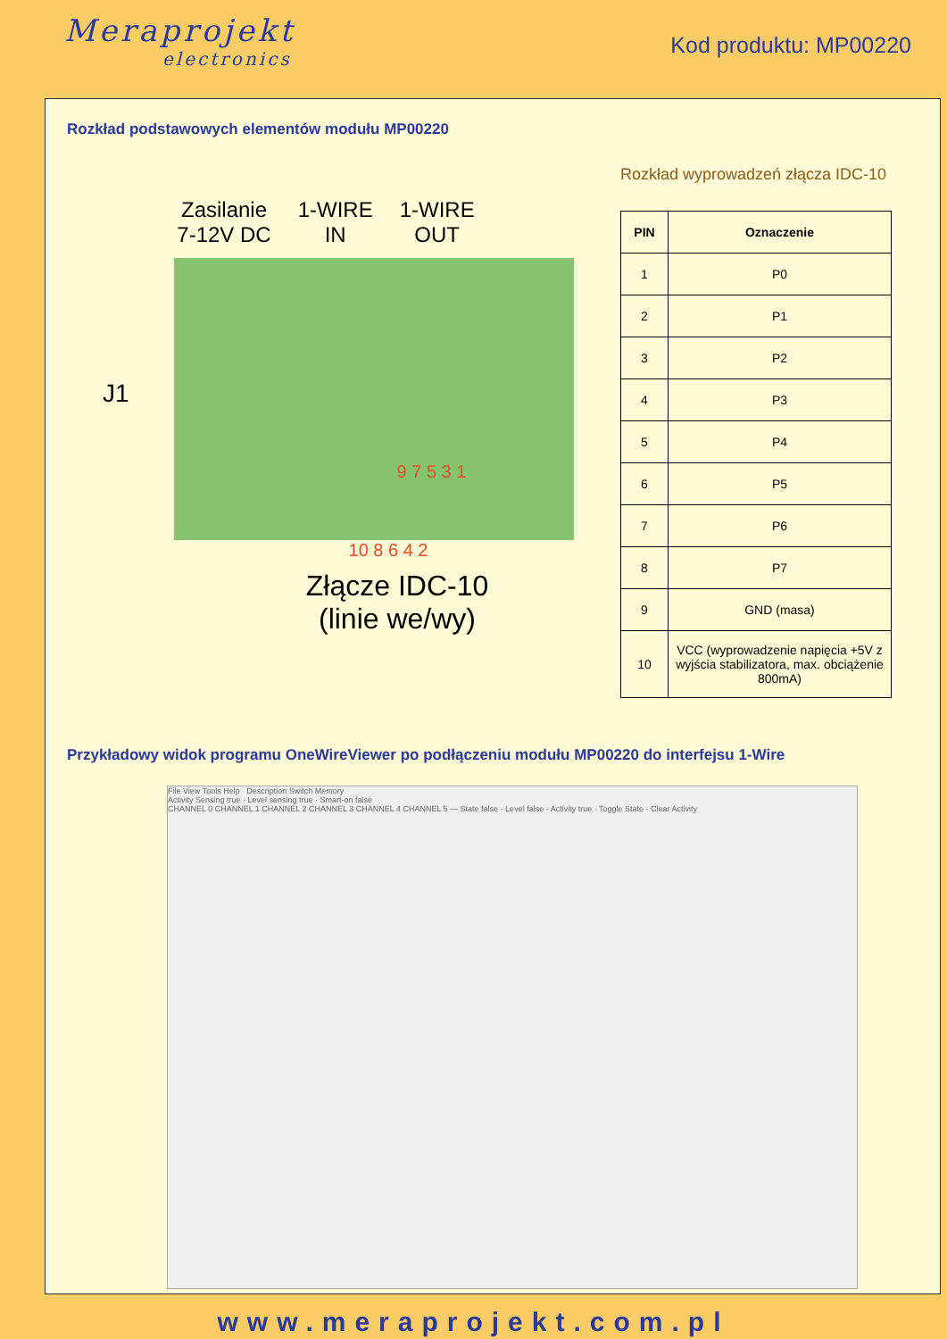Meraprojekt
electronics
Kod produktu: MP00220
Rozkład podstawowych elementów modułu MP00220
Zasilanie
7-12V DC
1-WIRE
IN
1-WIRE
OUT
J1
9 7 5 3 1
10 8 6 4 2
Złącze IDC-10
(linie we/wy)
Rozkład wyprowadzeń złącza IDC-10
| PIN | Oznaczenie |
| --- | --- |
| 1 | P0 |
| 2 | P1 |
| 3 | P2 |
| 4 | P3 |
| 5 | P4 |
| 6 | P5 |
| 7 | P6 |
| 8 | P7 |
| 9 | GND (masa) |
| 10 | VCC (wyprowadzenie napięcia +5V z wyjścia stabilizatora, max. obciążenie 800mA) |
Przykładowy widok programu OneWireViewer po podłączeniu modułu MP00220 do interfejsu 1-Wire
File View Tools Help Description Switch Memory
Activity Sensing true · Level sensing true · Smart-on false
CHANNEL 0 CHANNEL 1 CHANNEL 2 CHANNEL 3 CHANNEL 4 CHANNEL 5 — State false · Level false · Activity true · Toggle State · Clear Activity
www.meraprojekt.com.pl